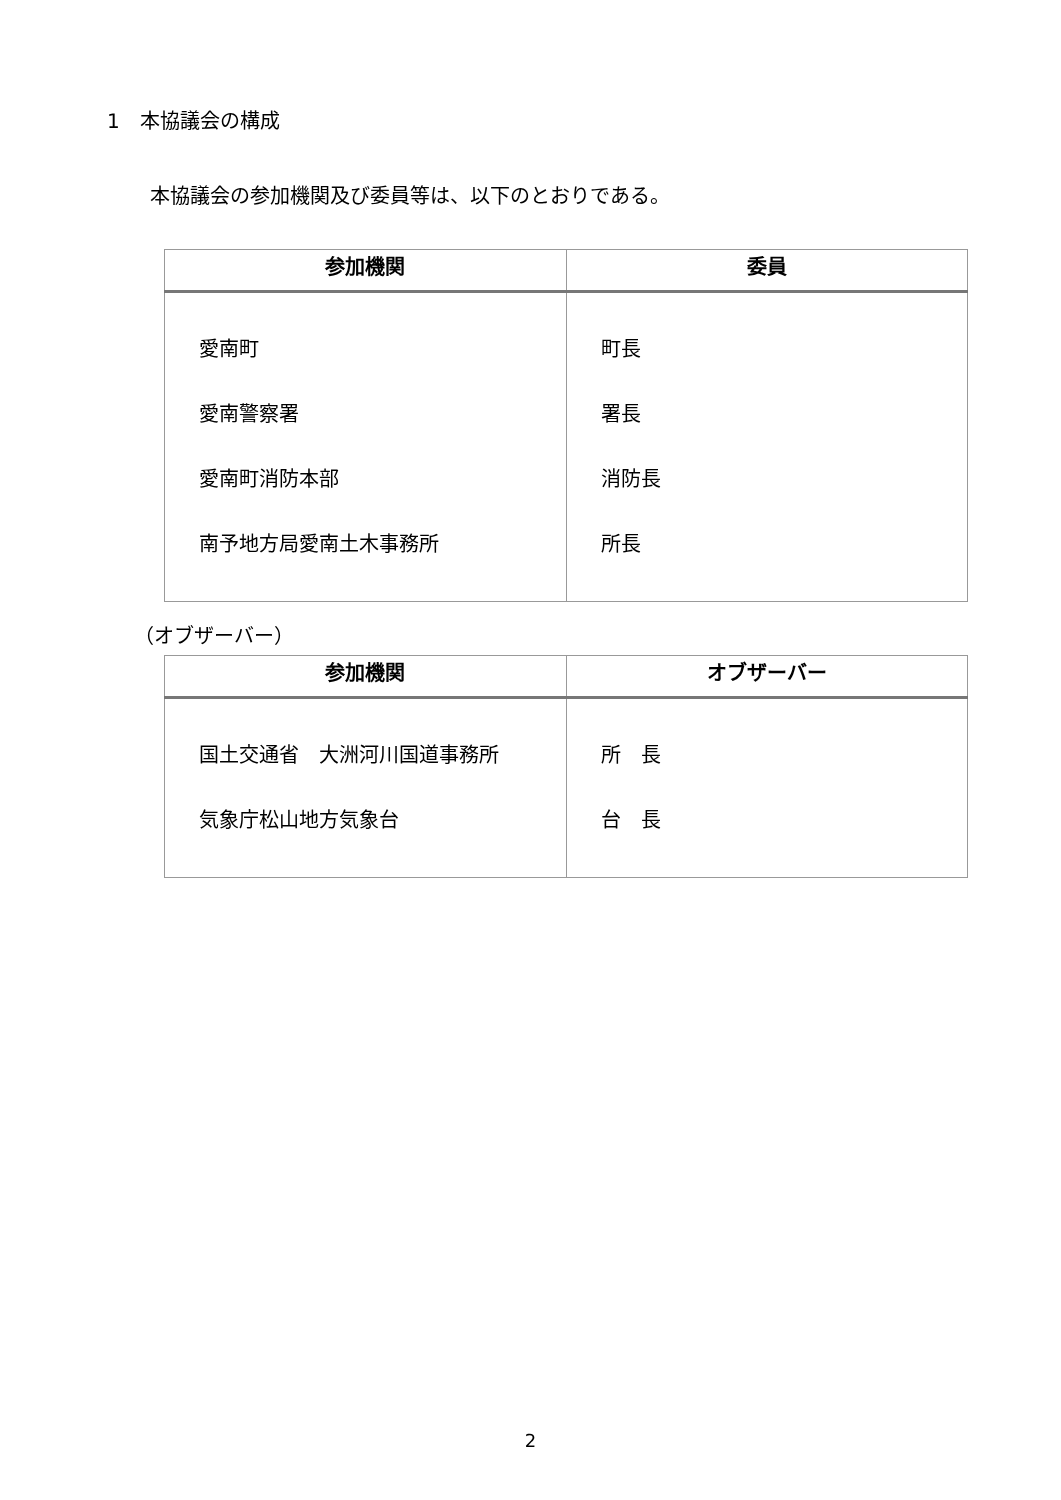1　本協議会の構成
本協議会の参加機関及び委員等は、以下のとおりである。
| 参加機関 | 委員 |
| --- | --- |
| 愛南町 愛南警察署 愛南町消防本部 南予地方局愛南土木事務所 | 町長 署長 消防長 所長 |
（オブザーバー）
| 参加機関 | オブザーバー |
| --- | --- |
| 国土交通省 大洲河川国道事務所 気象庁松山地方気象台 | 所 長 台 長 |
2